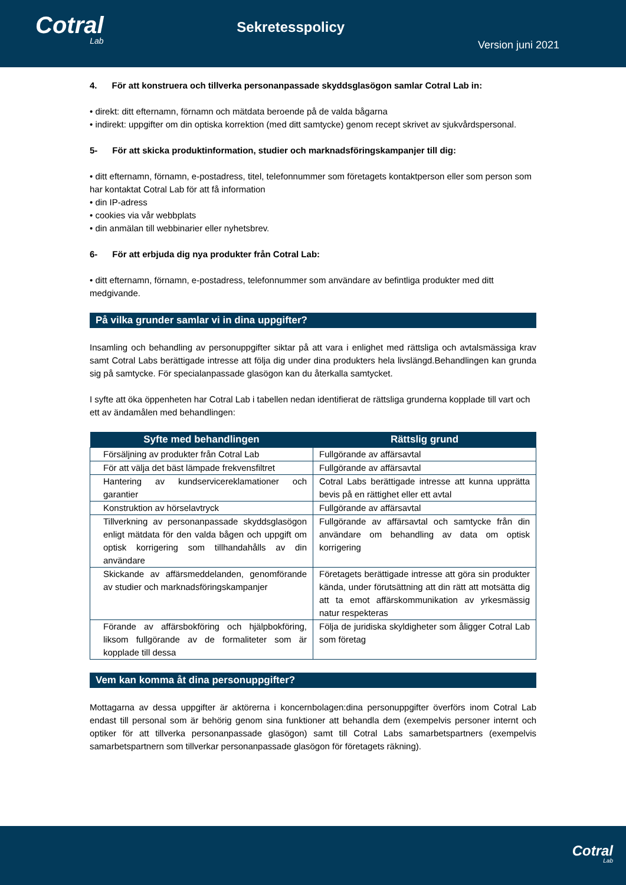Cotral
Lab
Sekretesspolicy
Version juni 2021
4. För att konstruera och tillverka personanpassade skyddsglasögon samlar Cotral Lab in:
• direkt: ditt efternamn, förnamn och mätdata beroende på de valda bågarna
• indirekt: uppgifter om din optiska korrektion (med ditt samtycke) genom recept skrivet av sjukvårdspersonal.
5- För att skicka produktinformation, studier och marknadsföringskampanjer till dig:
• ditt efternamn, förnamn, e-postadress, titel, telefonnummer som företagets kontaktperson eller som person som har kontaktat Cotral Lab för att få information
• din IP-adress
• cookies via vår webbplats
• din anmälan till webbinarier eller nyhetsbrev.
6- För att erbjuda dig nya produkter från Cotral Lab:
• ditt efternamn, förnamn, e-postadress, telefonnummer som användare av befintliga produkter med ditt medgivande.
På vilka grunder samlar vi in dina uppgifter?
Insamling och behandling av personuppgifter siktar på att vara i enlighet med rättsliga och avtalsmässiga krav samt Cotral Labs berättigade intresse att följa dig under dina produkters hela livslängd.Behandlingen kan grunda sig på samtycke. För specialanpassade glasögon kan du återkalla samtycket.
I syfte att öka öppenheten har Cotral Lab i tabellen nedan identifierat de rättsliga grunderna kopplade till vart och ett av ändamålen med behandlingen:
| Syfte med behandlingen | Rättslig grund |
| --- | --- |
| Försäljning av produkter från Cotral Lab | Fullgörande av affärsavtal |
| För att välja det bäst lämpade frekvensfiltret | Fullgörande av affärsavtal |
| Hantering av kundservicereklamationer och garantier | Cotral Labs berättigade intresse att kunna upprätta bevis på en rättighet eller ett avtal |
| Konstruktion av hörselavtryck | Fullgörande av affärsavtal |
| Tillverkning av personanpassade skyddsglasögon enligt mätdata för den valda bågen och uppgift om optisk korrigering som tillhandahålls av din användare | Fullgörande av affärsavtal och samtycke från din användare om behandling av data om optisk korrigering |
| Skickande av affärsmeddelanden, genomförande av studier och marknadsföringskampanjer | Företagets berättigade intresse att göra sin produkter kända, under förutsättning att din rätt att motsätta dig att ta emot affärskommunikation av yrkesmässig natur respekteras |
| Förande av affärsbokföring och hjälpbokföring, liksom fullgörande av de formaliteter som är kopplade till dessa | Följa de juridiska skyldigheter som åligger Cotral Lab som företag |
Vem kan komma åt dina personuppgifter?
Mottagarna av dessa uppgifter är aktörerna i koncernbolagen:dina personuppgifter överförs inom Cotral Lab endast till personal som är behörig genom sina funktioner att behandla dem (exempelvis personer internt och optiker för att tillverka personanpassade glasögon) samt till Cotral Labs samarbetspartners (exempelvis samarbetspartnern som tillverkar personanpassade glasögon för företagets räkning).
Cotral
Lab